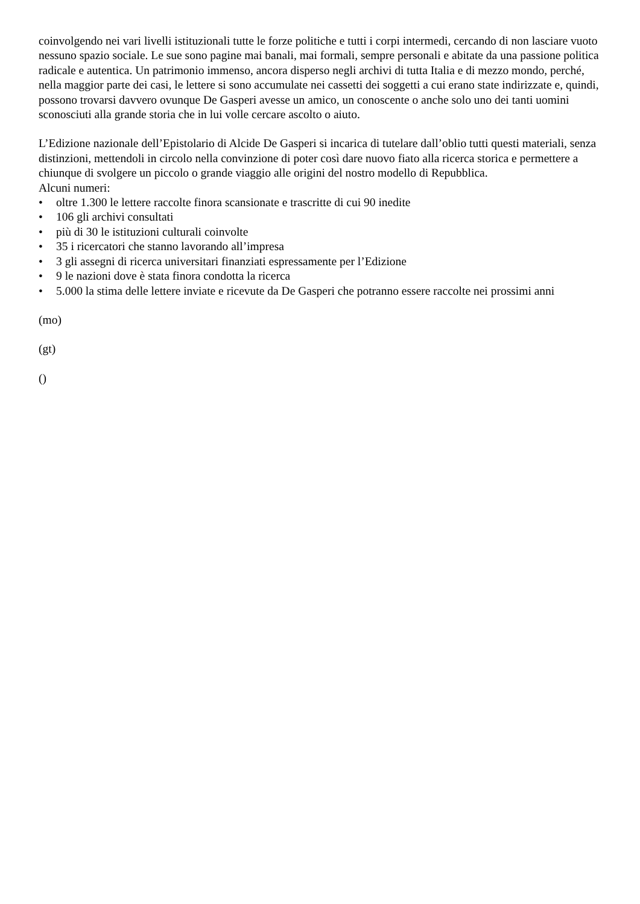coinvolgendo nei vari livelli istituzionali tutte le forze politiche e tutti i corpi intermedi, cercando di non lasciare vuoto nessuno spazio sociale. Le sue sono pagine mai banali, mai formali, sempre personali e abitate da una passione politica radicale e autentica. Un patrimonio immenso, ancora disperso negli archivi di tutta Italia e di mezzo mondo, perché, nella maggior parte dei casi, le lettere si sono accumulate nei cassetti dei soggetti a cui erano state indirizzate e, quindi, possono trovarsi davvero ovunque De Gasperi avesse un amico, un conoscente o anche solo uno dei tanti uomini sconosciuti alla grande storia che in lui volle cercare ascolto o aiuto.
L’Edizione nazionale dell’Epistolario di Alcide De Gasperi si incarica di tutelare dall’oblio tutti questi materiali, senza distinzioni, mettendoli in circolo nella convinzione di poter così dare nuovo fiato alla ricerca storica e permettere a chiunque di svolgere un piccolo o grande viaggio alle origini del nostro modello di Repubblica.
Alcuni numeri:
• oltre 1.300 le lettere raccolte finora scansionate e trascritte di cui 90 inedite
• 106 gli archivi consultati
• più di 30 le istituzioni culturali coinvolte
• 35 i ricercatori che stanno lavorando all’impresa
• 3 gli assegni di ricerca universitari finanziati espressamente per l’Edizione
• 9 le nazioni dove è stata finora condotta la ricerca
• 5.000 la stima delle lettere inviate e ricevute da De Gasperi che potranno essere raccolte nei prossimi anni
(mo)
(gt)
()